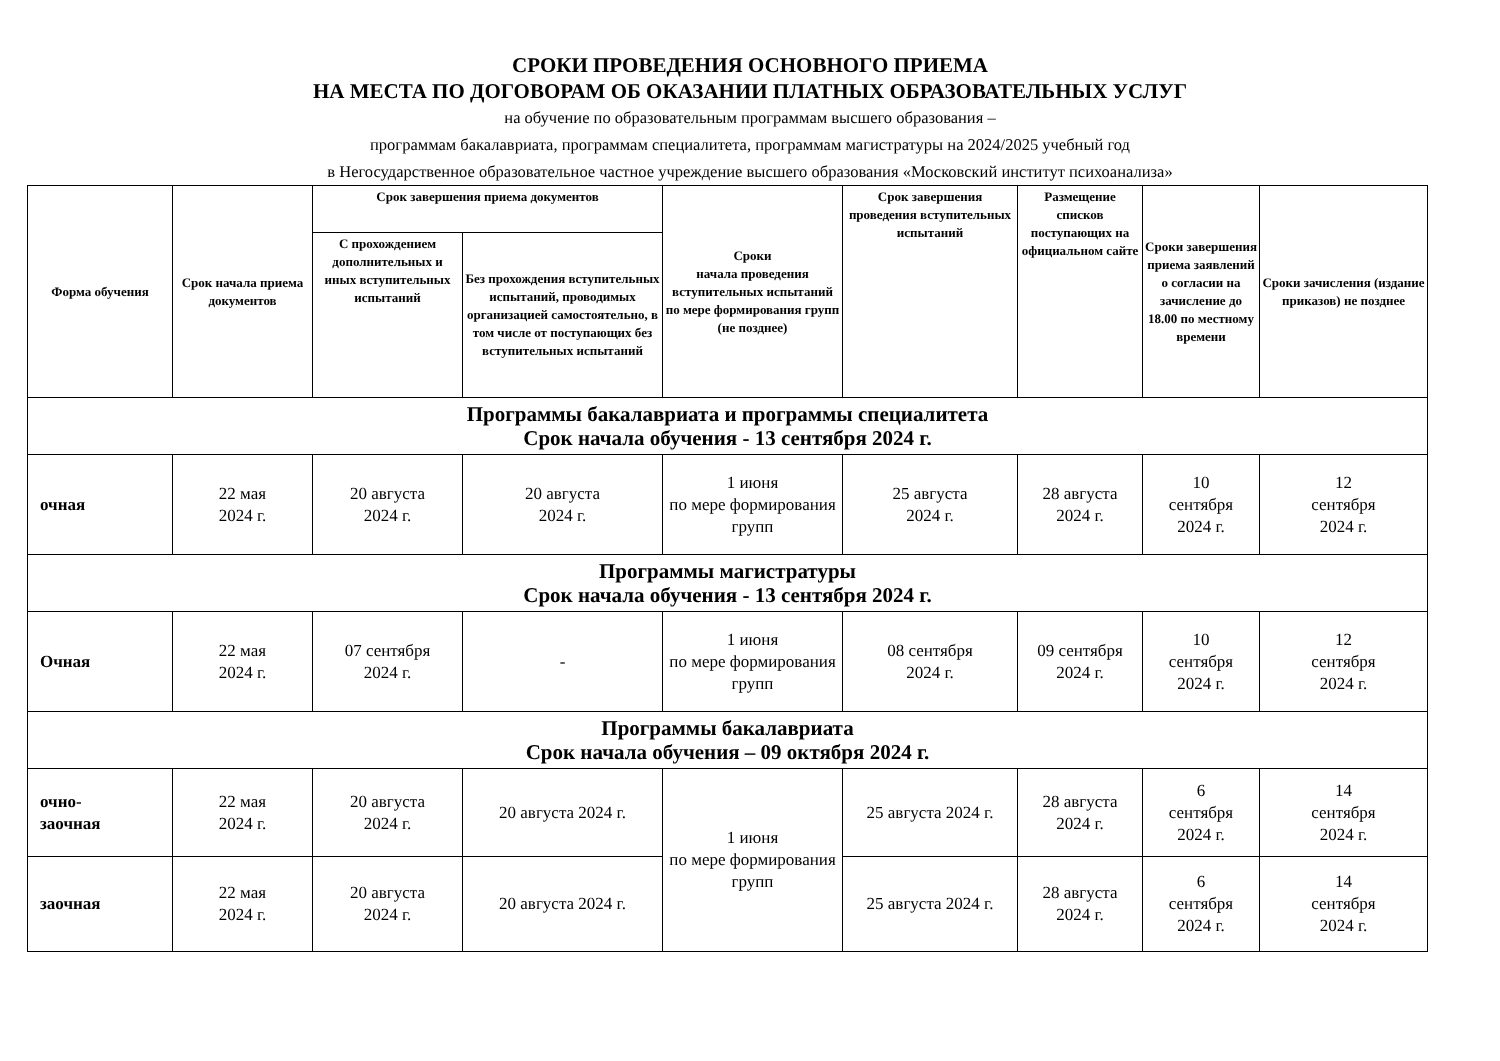СРОКИ ПРОВЕДЕНИЯ ОСНОВНОГО ПРИЕМА
НА МЕСТА ПО ДОГОВОРАМ ОБ ОКАЗАНИИ ПЛАТНЫХ ОБРАЗОВАТЕЛЬНЫХ УСЛУГ
на обучение по образовательным программам высшего образования –
программам бакалавриата, программам специалитета, программам магистратуры на 2024/2025 учебный год
в Негосударственное образовательное частное учреждение высшего образования «Московский институт психоанализа»
| Форма обучения | Срок начала приема документов | Срок завершения приема документов | | Сроки начала проведения вступительных испытаний по мере формирования групп (не позднее) | Срок завершения проведения вступительных испытаний | Размещение списков поступающих на официальном сайте | Сроки завершения приема заявлений о согласии на зачисление до 18.00 по местному времени | Сроки зачисления (издание приказов) не позднее |
| --- | --- | --- | --- | --- | --- | --- | --- | --- |
| | | С прохождением дополнительных и иных вступительных испытаний | Без прохождения вступительных испытаний, проводимых организацией самостоятельно, в том числе от поступающих без вступительных испытаний | | | | | |
| Программы бакалавриата и программы специалитета Срок начала обучения - 13 сентября 2024 г. | | | | | | | | |
| очная | 22 мая 2024 г. | 20 августа 2024 г. | 20 августа 2024 г. | 1 июня по мере формирования групп | 25 августа 2024 г. | 28 августа 2024 г. | 10 сентября 2024 г. | 12 сентября 2024 г. |
| Программы магистратуры Срок начала обучения - 13 сентября 2024 г. | | | | | | | | |
| Очная | 22 мая 2024 г. | 07 сентября 2024 г. | - | 1 июня по мере формирования групп | 08 сентября 2024 г. | 09 сентября 2024 г. | 10 сентября 2024 г. | 12 сентября 2024 г. |
| Программы бакалавриата Срок начала обучения – 09 октября 2024 г. | | | | | | | | |
| очно- заочная | 22 мая 2024 г. | 20 августа 2024 г. | 20 августа 2024 г. | 1 июня по мере формирования групп | 25 августа 2024 г. | 28 августа 2024 г. | 6 сентября 2024 г. | 14 сентября 2024 г. |
| заочная | 22 мая 2024 г. | 20 августа 2024 г. | 20 августа 2024 г. | | 25 августа 2024 г. | 28 августа 2024 г. | 6 сентября 2024 г. | 14 сентября 2024 г. |